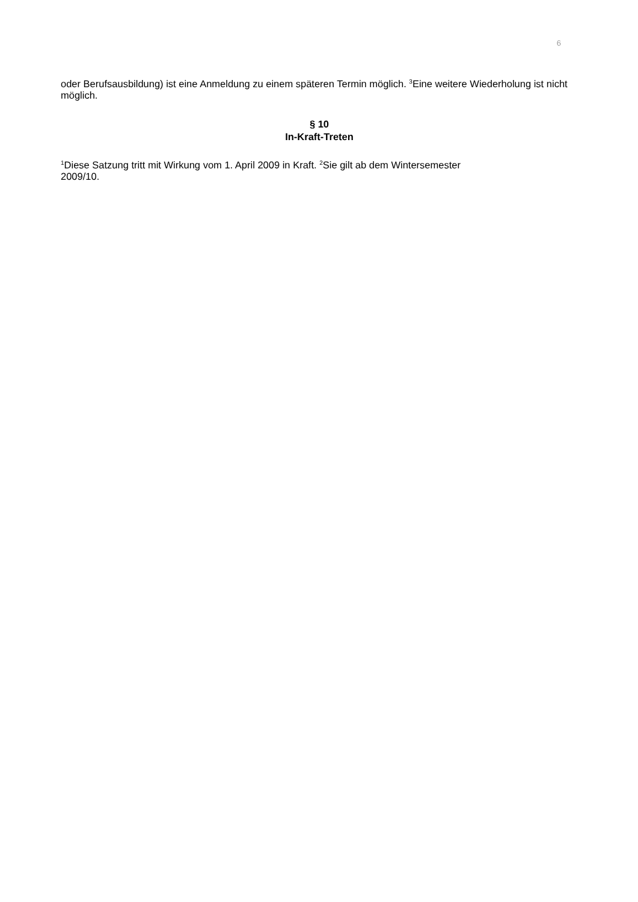6
oder Berufsausbildung) ist eine Anmeldung zu einem späteren Termin möglich. <sup>3</sup>Eine weitere Wiederholung ist nicht möglich.
§ 10
In-Kraft-Treten
<sup>1</sup> Diese Satzung tritt mit Wirkung vom 1. April 2009 in Kraft. <sup>2</sup>Sie gilt ab dem Wintersemester
2009/10.